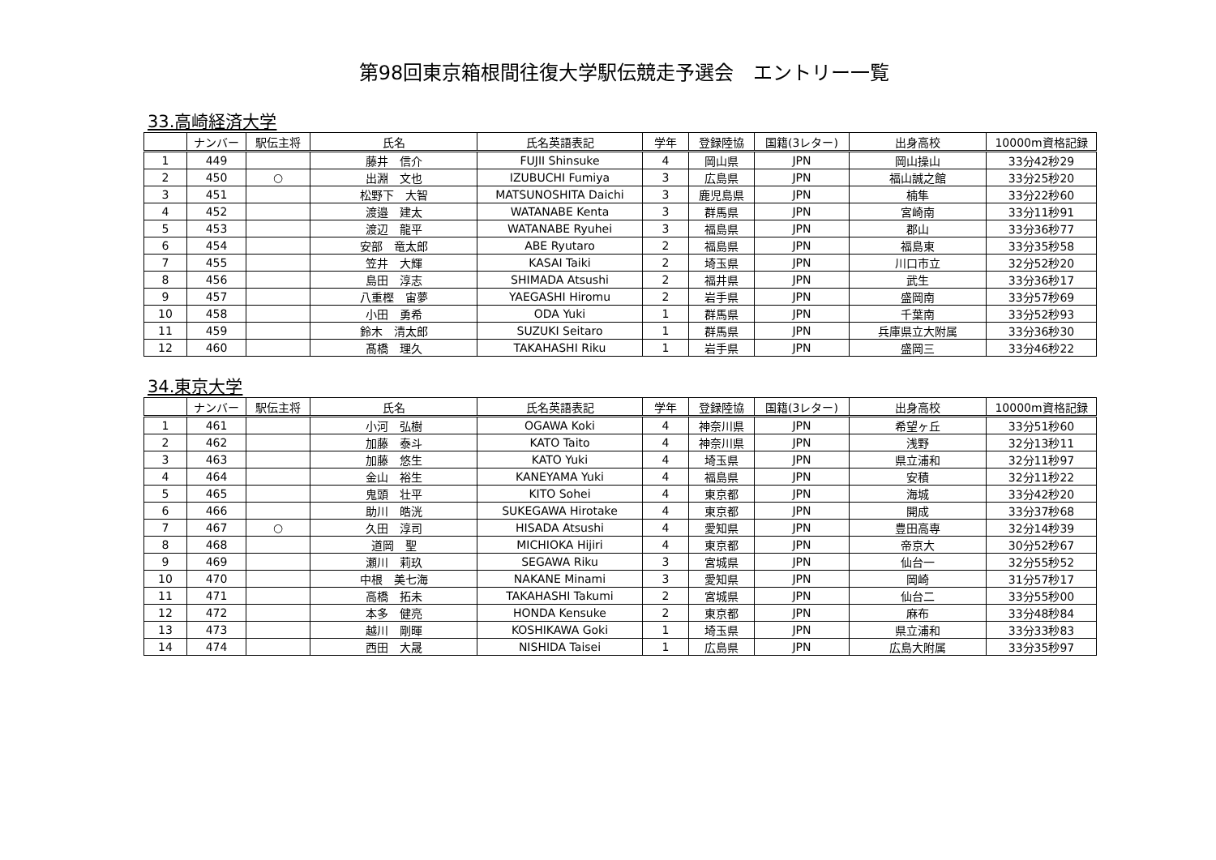第98回東京箱根間往復大学駅伝競走予選会　エントリー一覧
33.高崎経済大学
| | ナンバー | 駅伝主将 | 氏名 | 氏名英語表記 | 学年 | 登録陸協 | 国籍(3レター) | 出身高校 | 10000m資格記録 |
| --- | --- | --- | --- | --- | --- | --- | --- | --- | --- |
| 1 | 449 | | 藤井 信介 | FUJII Shinsuke | 4 | 岡山県 | JPN | 岡山操山 | 33分42秒29 |
| 2 | 450 | ○ | 出淵 文也 | IZUBUCHI Fumiya | 3 | 広島県 | JPN | 福山誠之館 | 33分25秒20 |
| 3 | 451 | | 松野下 大智 | MATSUNOSHITA Daichi | 3 | 鹿児島県 | JPN | 楠隼 | 33分22秒60 |
| 4 | 452 | | 渡邉 建太 | WATANABE Kenta | 3 | 群馬県 | JPN | 宮崎南 | 33分11秒91 |
| 5 | 453 | | 渡辺 龍平 | WATANABE Ryuhei | 3 | 福島県 | JPN | 郡山 | 33分36秒77 |
| 6 | 454 | | 安部 竜太郎 | ABE Ryutaro | 2 | 福島県 | JPN | 福島東 | 33分35秒58 |
| 7 | 455 | | 笠井 大輝 | KASAI Taiki | 2 | 埼玉県 | JPN | 川口市立 | 32分52秒20 |
| 8 | 456 | | 島田 淳志 | SHIMADA Atsushi | 2 | 福井県 | JPN | 武生 | 33分36秒17 |
| 9 | 457 | | 八重樫 宙夢 | YAEGASHI Hiromu | 2 | 岩手県 | JPN | 盛岡南 | 33分57秒69 |
| 10 | 458 | | 小田 勇希 | ODA Yuki | 1 | 群馬県 | JPN | 千葉南 | 33分52秒93 |
| 11 | 459 | | 鈴木 清太郎 | SUZUKI Seitaro | 1 | 群馬県 | JPN | 兵庫県立大附属 | 33分36秒30 |
| 12 | 460 | | 髙橋 理久 | TAKAHASHI Riku | 1 | 岩手県 | JPN | 盛岡三 | 33分46秒22 |
34.東京大学
| | ナンバー | 駅伝主将 | 氏名 | 氏名英語表記 | 学年 | 登録陸協 | 国籍(3レター) | 出身高校 | 10000m資格記録 |
| --- | --- | --- | --- | --- | --- | --- | --- | --- | --- |
| 1 | 461 | | 小河 弘樹 | OGAWA Koki | 4 | 神奈川県 | JPN | 希望ヶ丘 | 33分51秒60 |
| 2 | 462 | | 加藤 泰斗 | KATO Taito | 4 | 神奈川県 | JPN | 浅野 | 32分13秒11 |
| 3 | 463 | | 加藤 悠生 | KATO Yuki | 4 | 埼玉県 | JPN | 県立浦和 | 32分11秒97 |
| 4 | 464 | | 金山 裕生 | KANEYAMA Yuki | 4 | 福島県 | JPN | 安積 | 32分11秒22 |
| 5 | 465 | | 鬼頭 壮平 | KITO Sohei | 4 | 東京都 | JPN | 海城 | 33分42秒20 |
| 6 | 466 | | 助川 皓洸 | SUKEGAWA Hirotake | 4 | 東京都 | JPN | 開成 | 33分37秒68 |
| 7 | 467 | ○ | 久田 淳司 | HISADA Atsushi | 4 | 愛知県 | JPN | 豊田高専 | 32分14秒39 |
| 8 | 468 | | 道岡 聖 | MICHIOKA Hijiri | 4 | 東京都 | JPN | 帝京大 | 30分52秒67 |
| 9 | 469 | | 瀬川 莉玖 | SEGAWA Riku | 3 | 宮城県 | JPN | 仙台一 | 32分55秒52 |
| 10 | 470 | | 中根 美七海 | NAKANE Minami | 3 | 愛知県 | JPN | 岡崎 | 31分57秒17 |
| 11 | 471 | | 高橋 拓未 | TAKAHASHI Takumi | 2 | 宮城県 | JPN | 仙台二 | 33分55秒00 |
| 12 | 472 | | 本多 健亮 | HONDA Kensuke | 2 | 東京都 | JPN | 麻布 | 33分48秒84 |
| 13 | 473 | | 越川 剛暉 | KOSHIKAWA Goki | 1 | 埼玉県 | JPN | 県立浦和 | 33分33秒83 |
| 14 | 474 | | 西田 大晟 | NISHIDA Taisei | 1 | 広島県 | JPN | 広島大附属 | 33分35秒97 |